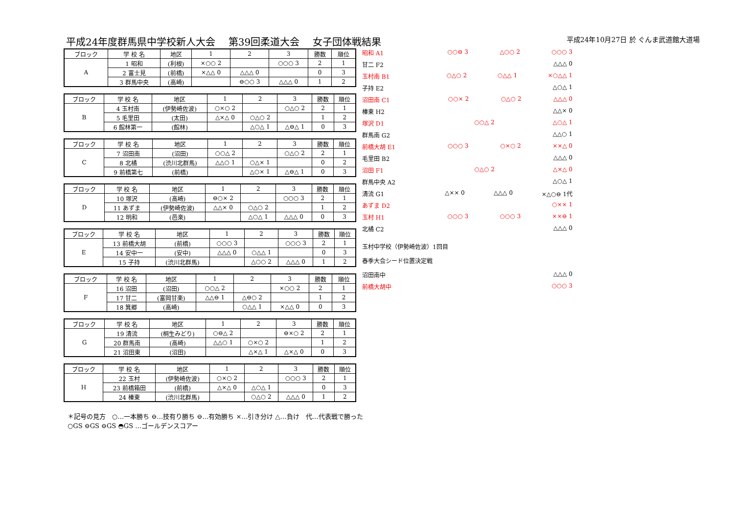平成24年度群馬県中学校新人大会　 第39回柔道大会　 女子団体戦結果 平成24年10月27日 於 ぐんま武道館大道場
| ブロック | 学 校 名 | 地区 | 1 | 2 | 3 | 勝数 | 順位 |
| --- | --- | --- | --- | --- | --- | --- | --- |
| A | 1 昭和 | (利根) | ×○○ 2 | | ○○○ 3 | 2 | 1 |
| | 2 富士見 | (前橋) | ×△△ 0 | △△△ 0 | | 0 | 3 |
| | 3 群馬中央 | (高崎) | | ⊖○○ 3 | △△△ 0 | 1 | 2 |
| ブロック | 学 校 名 | 地区 | 1 | 2 | 3 | 勝数 | 順位 |
| --- | --- | --- | --- | --- | --- | --- | --- |
| B | 4 玉村南 | (伊勢崎佐波) | ○×○ 2 | | ○△○ 2 | 2 | 1 |
| | 5 毛里田 | (太田) | △×△ 0 | ○△○ 2 | | 1 | 2 |
| | 6 館林第一 | (館林) | | △○△ 1 | △⊖△ 1 | 0 | 3 |
| ブロック | 学 校 名 | 地区 | 1 | 2 | 3 | 勝数 | 順位 |
| --- | --- | --- | --- | --- | --- | --- | --- |
| C | 7 沼田南 | (沼田) | ○○△ 2 | | ○△○ 2 | 2 | 1 |
| | 8 北橘 | (渋川北群馬) | △△○ 1 | ○△× 1 | | 0 | 2 |
| | 9 前橋第七 | (前橋) | | △○× 1 | △⊖△ 1 | 0 | 3 |
| ブロック | 学 校 名 | 地区 | 1 | 2 | 3 | 勝数 | 順位 |
| --- | --- | --- | --- | --- | --- | --- | --- |
| D | 10 塚沢 | (高崎) | ⊖○× 2 | | ○○○ 3 | 2 | 1 |
| | 11 あずま | (伊勢崎佐波) | △△× 0 | ○△○ 2 | | 1 | 2 |
| | 12 明和 | (邑楽) | | △○△ 1 | △△△ 0 | 0 | 3 |
| ブロック | 学 校 名 | 地区 | 1 | 2 | 3 | 勝数 | 順位 |
| --- | --- | --- | --- | --- | --- | --- | --- |
| E | 13 前橋大胡 | (前橋) | ○○○ 3 | | ○○○ 3 | 2 | 1 |
| | 14 安中一 | (安中) | △△△ 0 | ○△△ 1 | | 0 | 3 |
| | 15 子持 | (渋川北群馬) | | △○○ 2 | △△△ 0 | 1 | 2 |
| ブロック | 学 校 名 | 地区 | 1 | 2 | 3 | 勝数 | 順位 |
| --- | --- | --- | --- | --- | --- | --- | --- |
| F | 16 沼田 | (沼田) | ○○△ 2 | | ×○○ 2 | 2 | 1 |
| | 17 甘二 | (富岡甘楽) | △△⊖ 1 | △⊖○ 2 | | 1 | 2 |
| | 18 箕郷 | (高崎) | | ○△△ 1 | ×△△ 0 | 0 | 3 |
| ブロック | 学 校 名 | 地区 | 1 | 2 | 3 | 勝数 | 順位 |
| --- | --- | --- | --- | --- | --- | --- | --- |
| G | 19 清流 | (桐生みどり) | ○⊖△ 2 | | ⊖×○ 2 | 2 | 1 |
| | 20 群馬南 | (高崎) | △△○ 1 | ○×○ 2 | | 1 | 2 |
| | 21 沼田東 | (沼田) | | △×△ 1 | △×△ 0 | 0 | 3 |
| ブロック | 学 校 名 | 地区 | 1 | 2 | 3 | 勝数 | 順位 |
| --- | --- | --- | --- | --- | --- | --- | --- |
| H | 22 玉村 | (伊勢崎佐波) | ○×○ 2 | | ○○○ 3 | 2 | 1 |
| | 23 前橋箱田 | (前橋) | △×△ 0 | △○△ 1 | | 0 | 3 |
| | 24 榛東 | (渋川北群馬) | | ○△○ 2 | △△△ 0 | 1 | 2 |
昭和 A1 ○○⊖ 3 △○○ 2 ○○○ 3
甘二 F2 △△△ 0
玉村南 B1 ○△○ 2 ○△△ 1 ×○△△ 1
子持 E2 △○△ 1
沼田南 C1 ○○× 2 ○△○ 2 △△△ 0
榛東 H2 △△× 0
塚沢 D1 ○○△ 2 △○△ 1
群馬南 G2 △△○ 1
前橋大胡 E1 ○○○ 3 ○×○ 2 ××△ 0
毛里田 B2 △△△ 0
沼田 F1 ○△○ 2 △×△ 0
群馬中央 A2 △○△ 1
清流 G1 △×× 0 △△△ 0 ×△○⊖ 1代
あずま D2 ○×× 1
玉村 H1 ○○○ 3 ○○○ 3 ××⊖ 1
北橘 C2 △△△ 0
玉村中学校（伊勢崎佐波）1回目
春季大会シード位置決定戦
沼田南中 △△△ 0
前橋大胡中 ○○○ 3
＊記号の見方　○…一本勝ち ⊖…技有り勝ち ⊖…有効勝ち ×…引き分け △…負け　代…代表戦で勝った
○GS ⊖GS ⊖GS ◓GS …ゴールデンスコアー